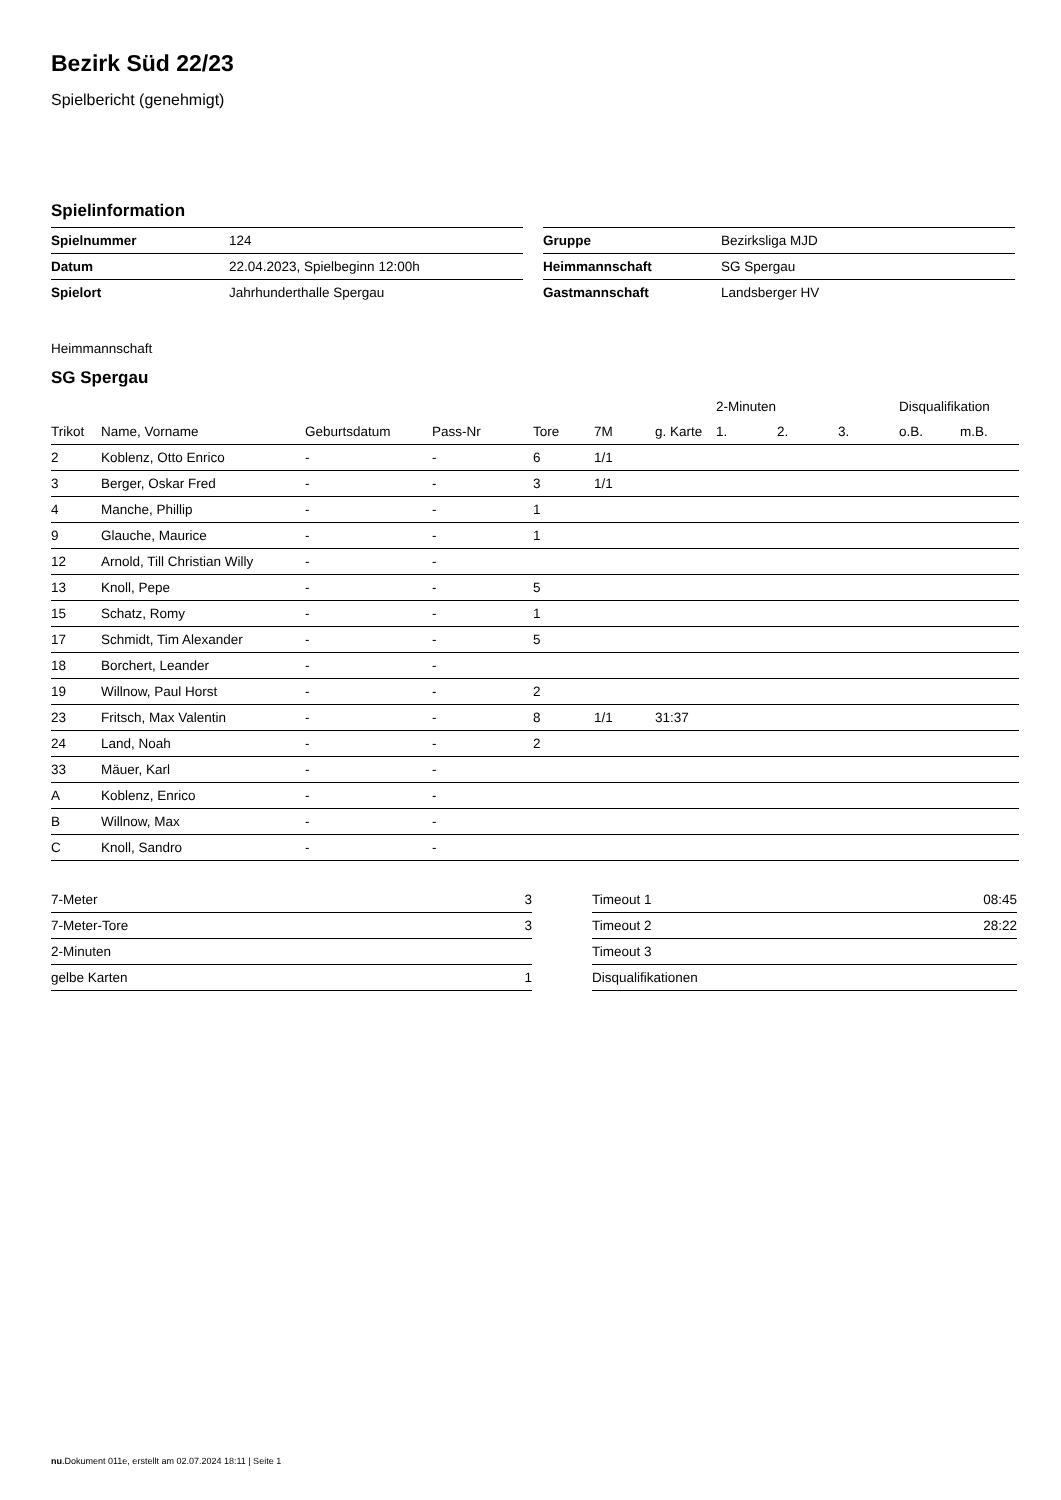Bezirk Süd 22/23
Spielbericht (genehmigt)
Spielinformation
| Spielnummer | 124 |
| Datum | 22.04.2023, Spielbeginn 12:00h |
| Spielort | Jahrhunderthalle Spergau |
| Gruppe | Bezirksliga MJD |
| Heimmannschaft | SG Spergau |
| Gastmannschaft | Landsberger HV |
Heimmannschaft
SG Spergau
| | | | | | | | 2-Minuten | | | Disqualifikation | |
| --- | --- | --- | --- | --- | --- | --- | --- | --- | --- | --- | --- |
| Trikot | Name, Vorname | Geburtsdatum | Pass-Nr | Tore | 7M | g. Karte | 1. | 2. | 3. | o.B. | m.B. |
| 2 | Koblenz, Otto Enrico | - | - | 6 | 1/1 | | | | | | |
| 3 | Berger, Oskar Fred | - | - | 3 | 1/1 | | | | | | |
| 4 | Manche, Phillip | - | - | 1 | | | | | | | |
| 9 | Glauche, Maurice | - | - | 1 | | | | | | | |
| 12 | Arnold, Till Christian Willy | - | - | | | | | | | | |
| 13 | Knoll, Pepe | - | - | 5 | | | | | | | |
| 15 | Schatz, Romy | - | - | 1 | | | | | | | |
| 17 | Schmidt, Tim Alexander | - | - | 5 | | | | | | | |
| 18 | Borchert, Leander | - | - | | | | | | | | |
| 19 | Willnow, Paul Horst | - | - | 2 | | | | | | | |
| 23 | Fritsch, Max Valentin | - | - | 8 | 1/1 | 31:37 | | | | | |
| 24 | Land, Noah | - | - | 2 | | | | | | | |
| 33 | Mäuer, Karl | - | - | | | | | | | | |
| A | Koblenz, Enrico | - | - | | | | | | | | |
| B | Willnow, Max | - | - | | | | | | | | |
| C | Knoll, Sandro | - | - | | | | | | | | |
| 7-Meter | 3 |
| 7-Meter-Tore | 3 |
| 2-Minuten | |
| gelbe Karten | 1 |
| Timeout 1 | 08:45 |
| Timeout 2 | 28:22 |
| Timeout 3 | |
| Disqualifikationen | |
nu.Dokument 011e, erstellt am 02.07.2024 18:11 | Seite 1